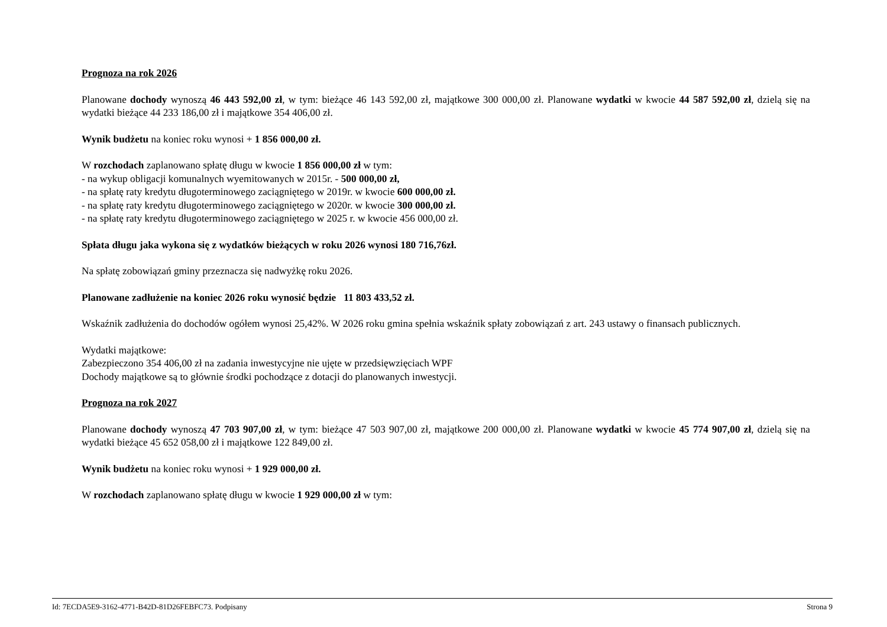Prognoza na rok 2026
Planowane dochody wynoszą 46 443 592,00 zł, w tym: bieżące 46 143 592,00 zł, majątkowe 300 000,00 zł. Planowane wydatki w kwocie 44 587 592,00 zł, dzielą się na wydatki bieżące 44 233 186,00 zł i majątkowe 354 406,00 zł.
Wynik budżetu na koniec roku wynosi + 1 856 000,00 zł.
W rozchodach zaplanowano spłatę długu w kwocie 1 856 000,00 zł w tym:
- na wykup obligacji komunalnych wyemitowanych w 2015r. - 500 000,00 zł,
- na spłatę raty kredytu długoterminowego zaciągniętego w 2019r. w kwocie 600 000,00 zł.
- na spłatę raty kredytu długoterminowego zaciągniętego w 2020r. w kwocie 300 000,00 zł.
- na spłatę raty kredytu długoterminowego zaciągniętego w 2025 r. w kwocie 456 000,00 zł.
Spłata długu jaka wykona się z wydatków bieżących w roku 2026 wynosi 180 716,76zł.
Na spłatę zobowiązań gminy przeznacza się nadwyżkę roku 2026.
Planowane zadłużenie na koniec 2026 roku wynosić będzie 11 803 433,52 zł.
Wskaźnik zadłużenia do dochodów ogółem wynosi 25,42%. W 2026 roku gmina spełnia wskaźnik spłaty zobowiązań z art. 243 ustawy o finansach publicznych.
Wydatki majątkowe:
Zabezpieczono 354 406,00 zł na zadania inwestycyjne nie ujęte w przedsięwzięciach WPF
Dochody majątkowe są to głównie środki pochodzące z dotacji do planowanych inwestycji.
Prognoza na rok 2027
Planowane dochody wynoszą 47 703 907,00 zł, w tym: bieżące 47 503 907,00 zł, majątkowe 200 000,00 zł. Planowane wydatki w kwocie 45 774 907,00 zł, dzielą się na wydatki bieżące 45 652 058,00 zł i majątkowe 122 849,00 zł.
Wynik budżetu na koniec roku wynosi + 1 929 000,00 zł.
W rozchodach zaplanowano spłatę długu w kwocie 1 929 000,00 zł w tym:
Id: 7ECDA5E9-3162-4771-B42D-81D26FEBFC73. Podpisany Strona 9